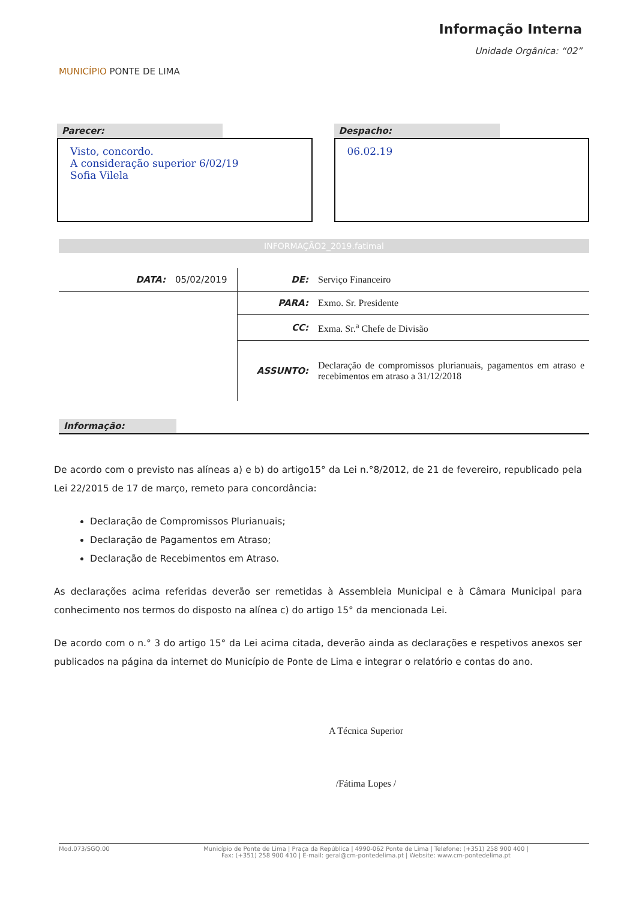MUNICÍPIO PONTE DE LIMA
Informação Interna
Unidade Orgânica: “02”
Parecer:
Visto, concordo.
A consideração superior 6/02/19
Sofia Vilela
Despacho:
06.02.19
INFORMAÇÃO2_2019.fatimal
| DATA: | 05/02/2019 | DE: | Serviço Financeiro |
| | | PARA: | Exmo. Sr. Presidente |
| | | CC: | Exma. Sr.<sup>a</sup> Chefe de Divisão |
| | | ASSUNTO: | Declaração de compromissos plurianuais, pagamentos em atraso e recebimentos em atraso a 31/12/2018 |
Informação:
De acordo com o previsto nas alíneas a) e b) do artigo15° da Lei n.°8/2012, de 21 de fevereiro, republicado pela Lei 22/2015 de 17 de março, remeto para concordância:
Declaração de Compromissos Plurianuais;
Declaração de Pagamentos em Atraso;
Declaração de Recebimentos em Atraso.
As declarações acima referidas deverão ser remetidas à Assembleia Municipal e à Câmara Municipal para conhecimento nos termos do disposto na alínea c) do artigo 15° da mencionada Lei.
De acordo com o n.° 3 do artigo 15° da Lei acima citada, deverão ainda as declarações e respetivos anexos ser publicados na página da internet do Município de Ponte de Lima e integrar o relatório e contas do ano.
A Técnica Superior
/Fátima Lopes /
Mod.073/SGQ.00 Município de Ponte de Lima | Praça da República | 4990-062 Ponte de Lima | Telefone: (+351) 258 900 400 |
Fax: (+351) 258 900 410 | E-mail: geral@cm-pontedelima.pt | Website: www.cm-pontedelima.pt